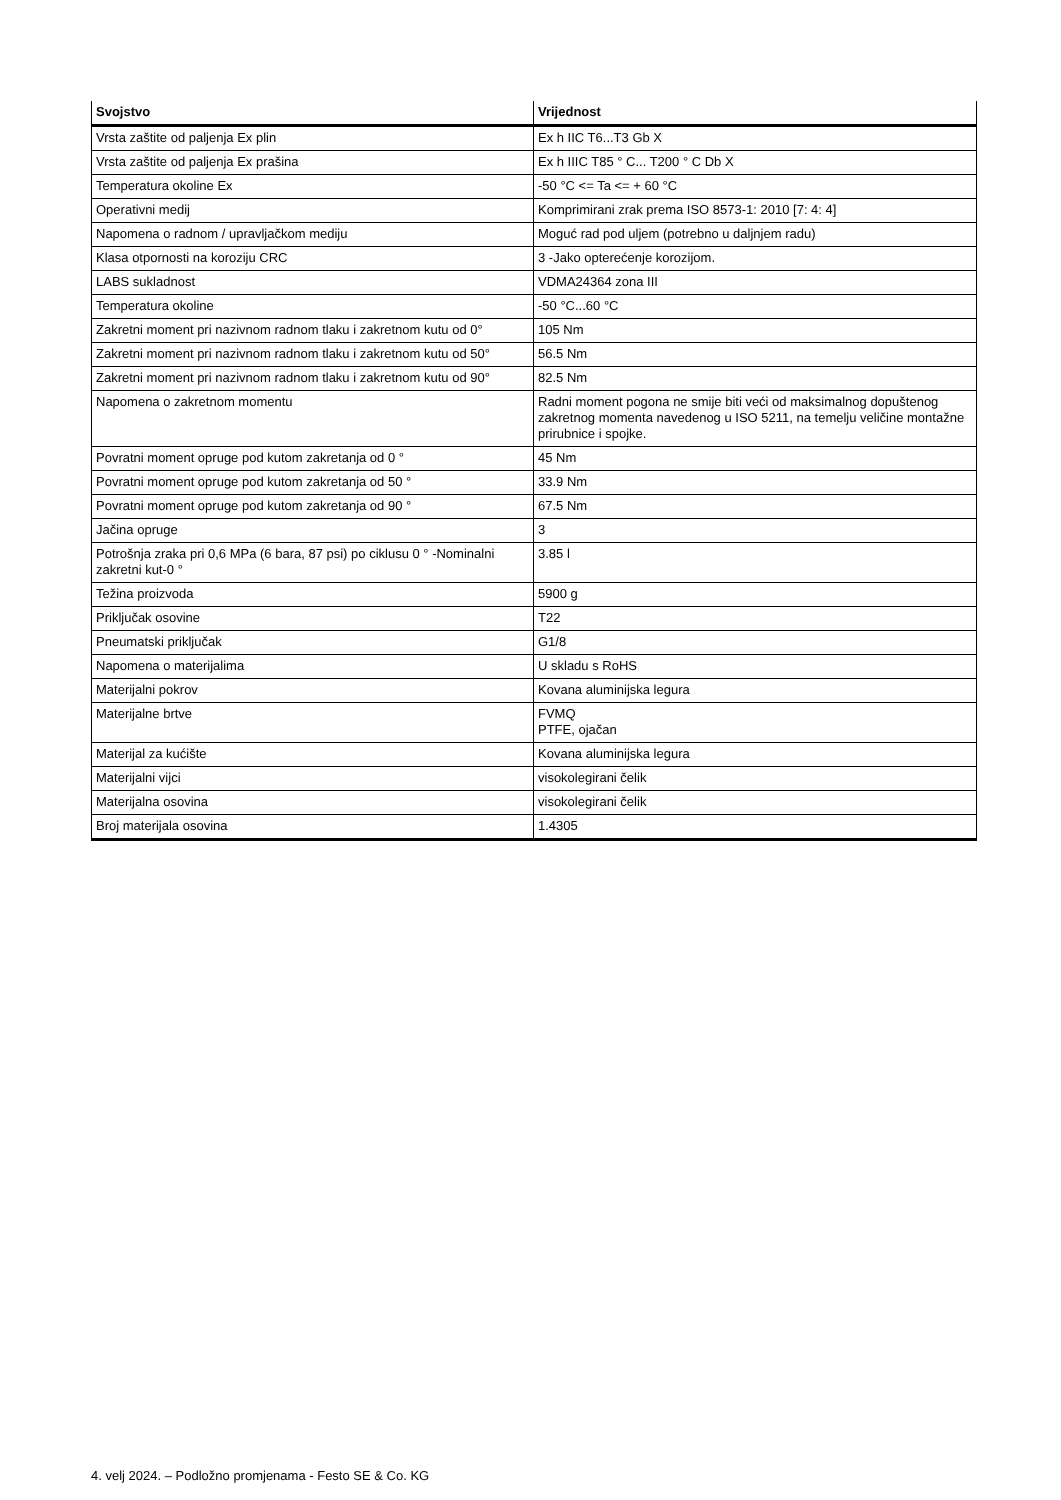| Svojstvo | Vrijednost |
| --- | --- |
| Vrsta zaštite od paljenja Ex plin | Ex h IIC T6...T3 Gb X |
| Vrsta zaštite od paljenja Ex prašina | Ex h IIIC T85 ° C... T200 ° C Db X |
| Temperatura okoline Ex | -50 °C <= Ta <= + 60 °C |
| Operativni medij | Komprimirani zrak prema ISO 8573-1: 2010 [7: 4: 4] |
| Napomena o radnom / upravljačkom mediju | Moguć rad pod uljem (potrebno u daljnjem radu) |
| Klasa otpornosti na koroziju CRC | 3 -Jako opterećenje korozijom. |
| LABS sukladnost | VDMA24364 zona III |
| Temperatura okoline | -50 °C...60 °C |
| Zakretni moment pri nazivnom radnom tlaku i zakretnom kutu od 0° | 105 Nm |
| Zakretni moment pri nazivnom radnom tlaku i zakretnom kutu od 50° | 56.5 Nm |
| Zakretni moment pri nazivnom radnom tlaku i zakretnom kutu od 90° | 82.5 Nm |
| Napomena o zakretnom momentu | Radni moment pogona ne smije biti veći od maksimalnog dopuštenog zakretnog momenta navedenog u ISO 5211, na temelju veličine montažne prirubnice i spojke. |
| Povratni moment opruge pod kutom zakretanja od 0 ° | 45 Nm |
| Povratni moment opruge pod kutom zakretanja od 50 ° | 33.9 Nm |
| Povratni moment opruge pod kutom zakretanja od 90 ° | 67.5 Nm |
| Jačina opruge | 3 |
| Potrošnja zraka pri 0,6 MPa (6 bara, 87 psi) po ciklusu 0 ° -Nominalni zakretni kut-0 ° | 3.85 l |
| Težina proizvoda | 5900 g |
| Priključak osovine | T22 |
| Pneumatski priključak | G1/8 |
| Napomena o materijalima | U skladu s RoHS |
| Materijalni pokrov | Kovana aluminijska legura |
| Materijalne brtve | FVMQ PTFE, ojačan |
| Materijal za kućište | Kovana aluminijska legura |
| Materijalni vijci | visokolegirani čelik |
| Materijalna osovina | visokolegirani čelik |
| Broj materijala osovina | 1.4305 |
4. velj 2024. – Podložno promjenama - Festo SE & Co. KG